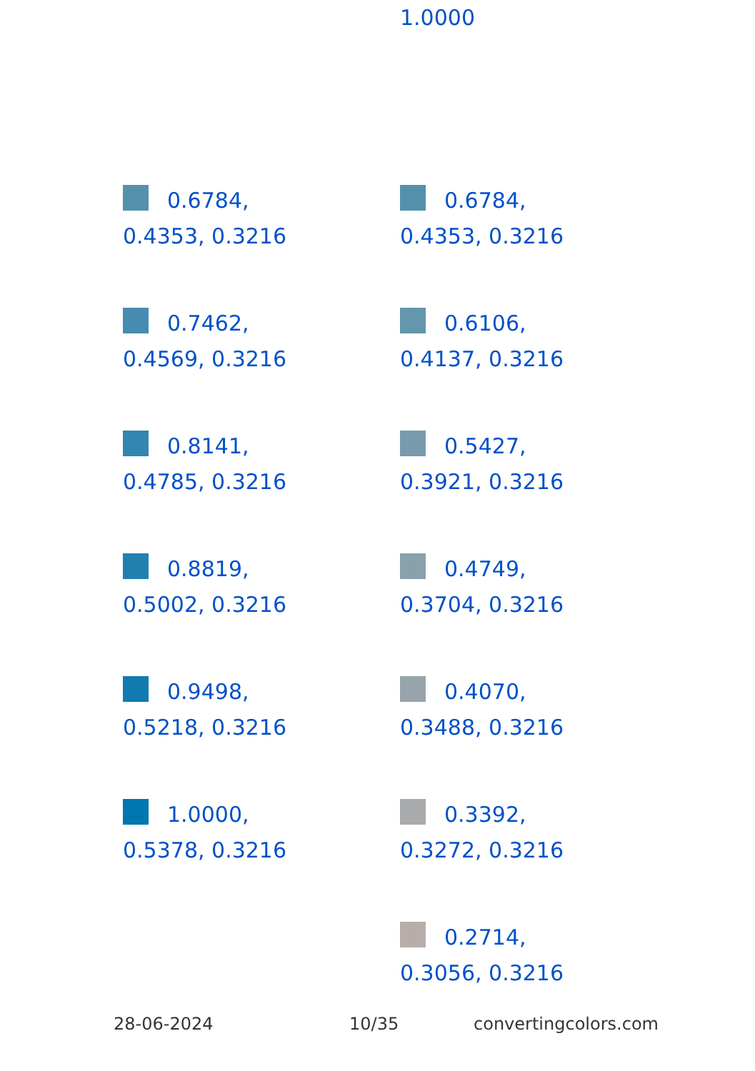1.0000
0.6784, 0.4353, 0.3216
0.7462, 0.4569, 0.3216
0.8141, 0.4785, 0.3216
0.8819, 0.5002, 0.3216
0.9498, 0.5218, 0.3216
1.0000, 0.5378, 0.3216
0.6784, 0.4353, 0.3216
0.6106, 0.4137, 0.3216
0.5427, 0.3921, 0.3216
0.4749, 0.3704, 0.3216
0.4070, 0.3488, 0.3216
0.3392, 0.3272, 0.3216
0.2714, 0.3056, 0.3216
28-06-2024 10/35 convertingcolors.com